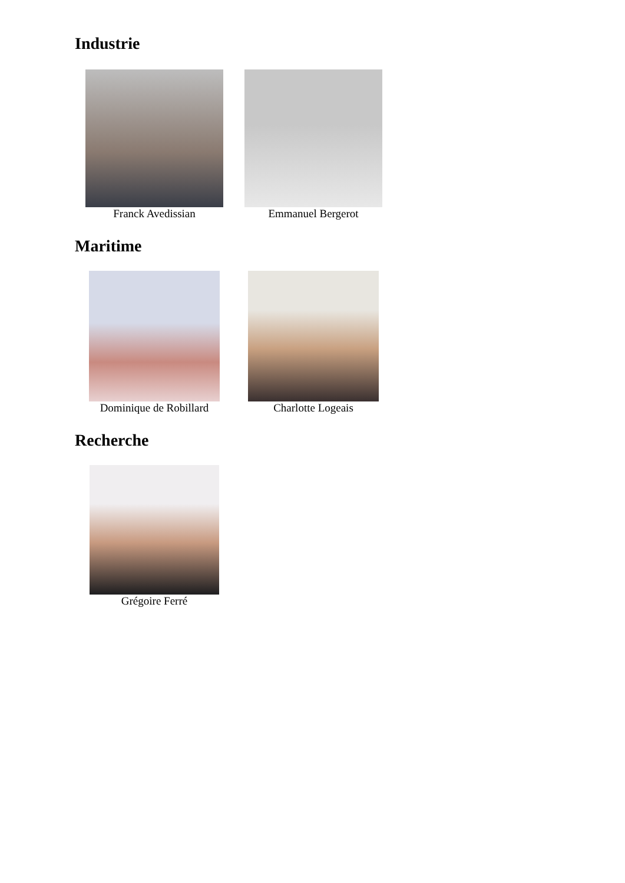Industrie
Franck Avedissian Emmanuel Bergerot
Maritime
Dominique de Robillard
Charlotte Logeais
Recherche
Grégoire Ferré